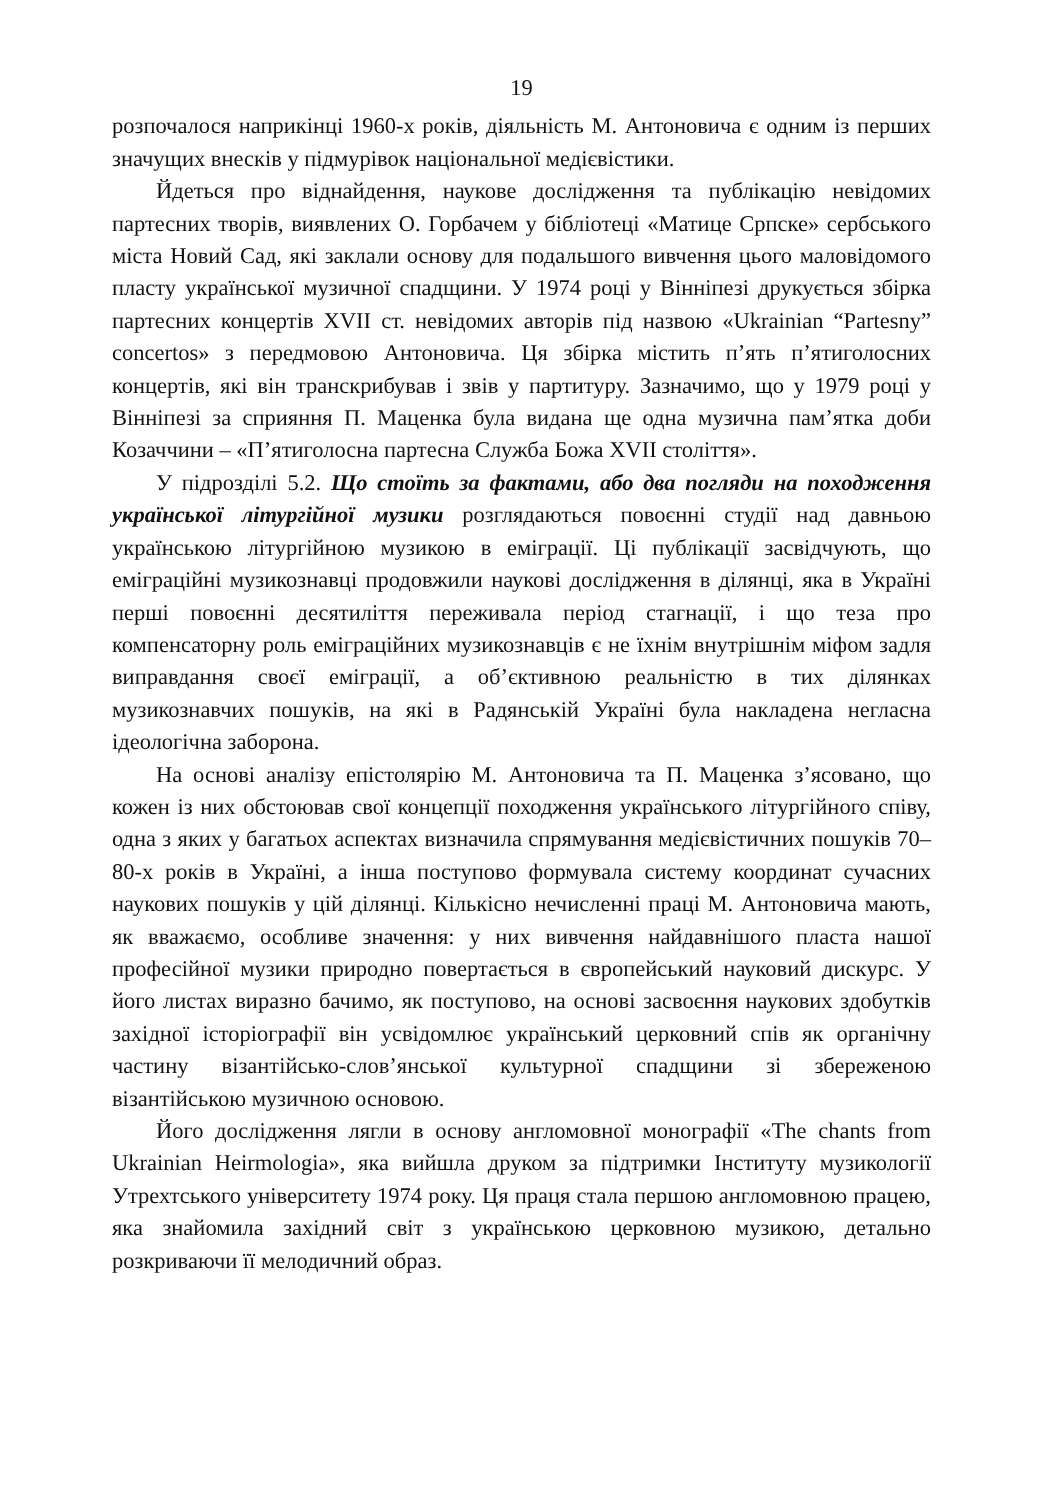19
розпочалося наприкінці 1960-х років, діяльність М. Антоновича є одним із перших значущих внесків у підмурівок національної медієвістики.
Йдеться про віднайдення, наукове дослідження та публікацію невідомих партесних творів, виявлених О. Горбачем у бібліотеці «Матице Српске» сербського міста Новий Сад, які заклали основу для подальшого вивчення цього маловідомого пласту української музичної спадщини. У 1974 році у Вінніпезі друкується збірка партесних концертів XVII ст. невідомих авторів під назвою «Ukrainian “Partesny” concertos» з передмовою Антоновича. Ця збірка містить п’ять п’ятиголосних концертів, які він транскрибував і звів у партитуру. Зазначимо, що у 1979 році у Вінніпезі за сприяння П. Маценка була видана ще одна музична пам’ятка доби Козаччини – «П’ятиголосна партесна Служба Божа XVII століття».
У підрозділі 5.2. Що стоїть за фактами, або два погляди на походження української літургійної музики розглядаються повоєнні студії над давньою українською літургійною музикою в еміграції. Ці публікації засвідчують, що еміграційні музикознавці продовжили наукові дослідження в ділянці, яка в Україні перші повоєнні десятиліття переживала період стагнації, і що теза про компенсаторну роль еміграційних музикознавців є не їхнім внутрішнім міфом задля виправдання своєї еміграції, а об’єктивною реальністю в тих ділянках музикознавчих пошуків, на які в Радянській Україні була накладена негласна ідеологічна заборона.
На основі аналізу епістолярію М. Антоновича та П. Маценка з’ясовано, що кожен із них обстоював свої концепції походження українського літургійного співу, одна з яких у багатьох аспектах визначила спрямування медієвістичних пошуків 70–80-х років в Україні, а інша поступово формувала систему координат сучасних наукових пошуків у цій ділянці. Кількісно нечисленні праці М. Антоновича мають, як вважаємо, особливе значення: у них вивчення найдавнішого пласта нашої професійної музики природно повертається в європейський науковий дискурс. У його листах виразно бачимо, як поступово, на основі засвоєння наукових здобутків західної історіографії він усвідомлює український церковний спів як органічну частину візантійсько-слов’янської культурної спадщини зі збереженою візантійською музичною основою.
Його дослідження лягли в основу англомовної монографії «The chants from Ukrainian Heirmologia», яка вийшла друком за підтримки Інституту музикології Утрехтського університету 1974 року. Ця праця стала першою англомовною працею, яка знайомила західний світ з українською церковною музикою, детально розкриваючи її мелодичний образ.